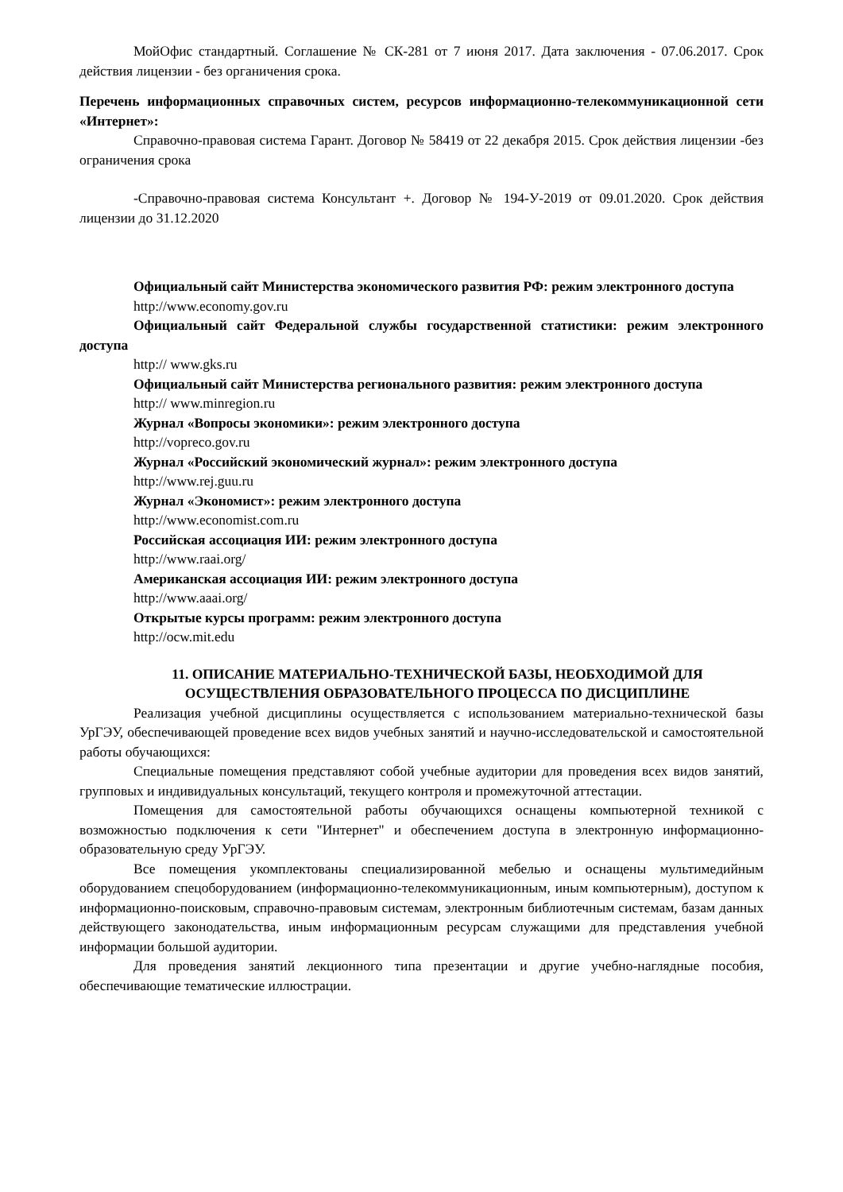МойОфис стандартный. Соглашение № СК-281 от 7 июня 2017. Дата заключения - 07.06.2017. Срок действия лицензии - без органичения срока.
Перечень информационных справочных систем, ресурсов информационно-телекоммуникационной сети «Интернет»:
Справочно-правовая система Гарант. Договор № 58419 от 22 декабря 2015. Срок действия лицензии -без ограничения срока
-Справочно-правовая система Консультант +. Договор № 194-У-2019 от 09.01.2020. Срок действия лицензии до 31.12.2020
Официальный сайт Министерства экономического развития РФ: режим электронного доступа
http://www.economy.gov.ru
Официальный сайт Федеральной службы государственной статистики: режим электронного доступа
http:// www.gks.ru
Официальный сайт Министерства регионального развития: режим электронного доступа
http:// www.minregion.ru
Журнал «Вопросы экономики»: режим электронного доступа
http://vopreco.gov.ru
Журнал «Российский экономический журнал»: режим электронного доступа
http://www.rej.guu.ru
Журнал «Экономист»: режим электронного доступа
http://www.economist.com.ru
Российская ассоциация ИИ: режим электронного доступа
http://www.raai.org/
Американская ассоциация ИИ: режим электронного доступа
http://www.aaai.org/
Открытые курсы программ: режим электронного доступа
http://ocw.mit.edu
11. ОПИСАНИЕ МАТЕРИАЛЬНО-ТЕХНИЧЕСКОЙ БАЗЫ, НЕОБХОДИМОЙ ДЛЯ ОСУЩЕСТВЛЕНИЯ ОБРАЗОВАТЕЛЬНОГО ПРОЦЕССА ПО ДИСЦИПЛИНЕ
Реализация учебной дисциплины осуществляется с использованием материально-технической базы УрГЭУ, обеспечивающей проведение всех видов учебных занятий и научно-исследовательской и самостоятельной работы обучающихся:
Специальные помещения представляют собой учебные аудитории для проведения всех видов занятий, групповых и индивидуальных консультаций, текущего контроля и промежуточной аттестации.
Помещения для самостоятельной работы обучающихся оснащены компьютерной техникой с возможностью подключения к сети "Интернет" и обеспечением доступа в электронную информационно-образовательную среду УрГЭУ.
Все помещения укомплектованы специализированной мебелью и оснащены мультимедийным оборудованием спецоборудованием (информационно-телекоммуникационным, иным компьютерным), доступом к информационно-поисковым, справочно-правовым системам, электронным библиотечным системам, базам данных действующего законодательства, иным информационным ресурсам служащими для представления учебной информации большой аудитории.
Для проведения занятий лекционного типа презентации и другие учебно-наглядные пособия, обеспечивающие тематические иллюстрации.